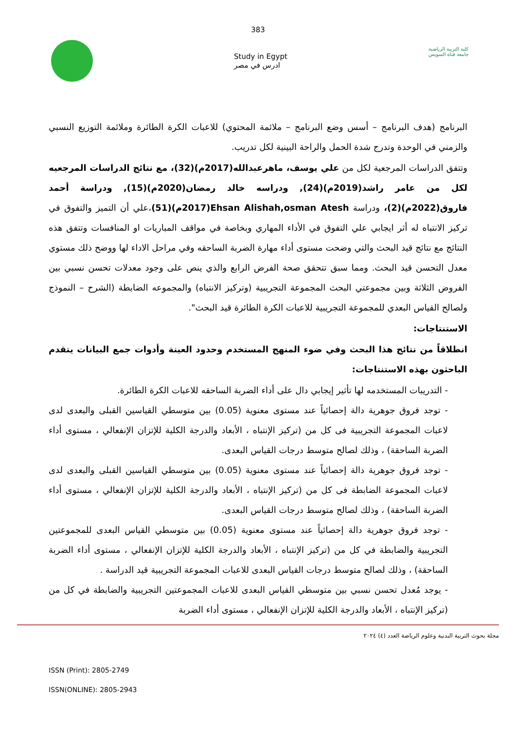383
Study in Egypt
ادرس في مصر
كلية التربية الرياضية
جامعة قناة السويس
البرنامج (هدف البرنامج – أسس وضع البرنامج – ملائمة المحتوي) للاعبات الكرة الطائرة وملائمة التوزيع النسبي والزمني في الوحدة وتدرج شدة الحمل والراحة البينية لكل تدريب.
وتتفق الدراسات المرجعية لكل من علي يوسف، ماهرعبدالله(2017م)(32)، مع نتائج الدراسات المرجعيه لكل من عامر راشد(2019م)(24), ودراسه خالد رمضان(2020م)(15), ودراسة أحمد فاروق(2022م)(2)، ودراسة Ehsan Alishah,osman Atesh(2017م)(51)،علي أن التميز والتفوق في تركيز الانتباه له أثر ايجابي علي التفوق في الأداء المهاري وبخاصة في مواقف المباريات او المنافسات وتتفق هذه النتائج مع نتائج قيد البحث والتي وضحت مستوى أداء مهارة الضربة الساحقه وفي مراحل الاداء لها ووضح ذلك مستوي معدل التحسن قيد البحث. ومما سبق تتحقق صحة الفرض الرابع والذي ينص على وجود معدلات تحسن نسبي بين الفروض الثلاثة وبين مجموعتي البحث المجموعة التجريبية (وتركيز الانتباه) والمجموعه الضابطة (الشرح – النموذج ولصالح القياس البعدي للمجموعة التجريبية للاعبات الكرة الطائرة قيد البحث".
الاستنتاجات:
انطلاقاً من نتائج هذا البحث وفي ضوء المنهج المستخدم وحدود العينة وأدوات جمع البيانات يتقدم الباحثون بهذه الاستنتاجات:
- التدريبات المستخدمه لها تأثير إيجابي دال على أداء الضربة الساحقه للاعبات الكرة الطائرة.
- توجد فروق جوهرية دالة إحصائياً عند مستوى معنوية (0.05) بين متوسطي القياسين القبلى والبعدى لدى لاعبات المجموعة التجريبية فى كل من (تركيز الإنتباه ، الأبعاد والدرجة الكلية للإتزان الإنفعالي ، مستوى أداء الضربة الساحقة) ، وذلك لصالح متوسط درجات القياس البعدى.
- توجد فروق جوهرية دالة إحصائياً عند مستوى معنوية (0.05) بين متوسطي القياسين القبلى والبعدى لدى لاعبات المجموعة الضابطة فى كل من (تركيز الإنتباه ، الأبعاد والدرجة الكلية للإتزان الإنفعالي ، مستوى أداء الضربة الساحقة) ، وذلك لصالح متوسط درجات القياس البعدى.
- توجد فروق جوهرية دالة إحصائياً عند مستوى معنوية (0.05) بين متوسطي القياس البعدى للمجموعتين التجريبية والضابطة في كل من (تركيز الإنتباه ، الأبعاد والدرجة الكلية للإتزان الإنفعالي ، مستوى أداء الضربة الساحقة) ، وذلك لصالح متوسط درجات القياس البعدى للاعبات المجموعة التجريبية قيد الدراسة .
- يوجد مُعدل تحسن نسبي بين متوسطي القياس البعدى للاعبات المجموعتين التجريبية والضابطة في كل من (تركيز الإنتباه ، الأبعاد والدرجة الكلية للإتزان الإنفعالي ، مستوى أداء الضربة
مجلة بحوث التربية البدنية وعلوم الرياضة العدد (٤) ٢٠٢٤
ISSN (Print): 2805-2749
ISSN(ONLINE): 2805-2943